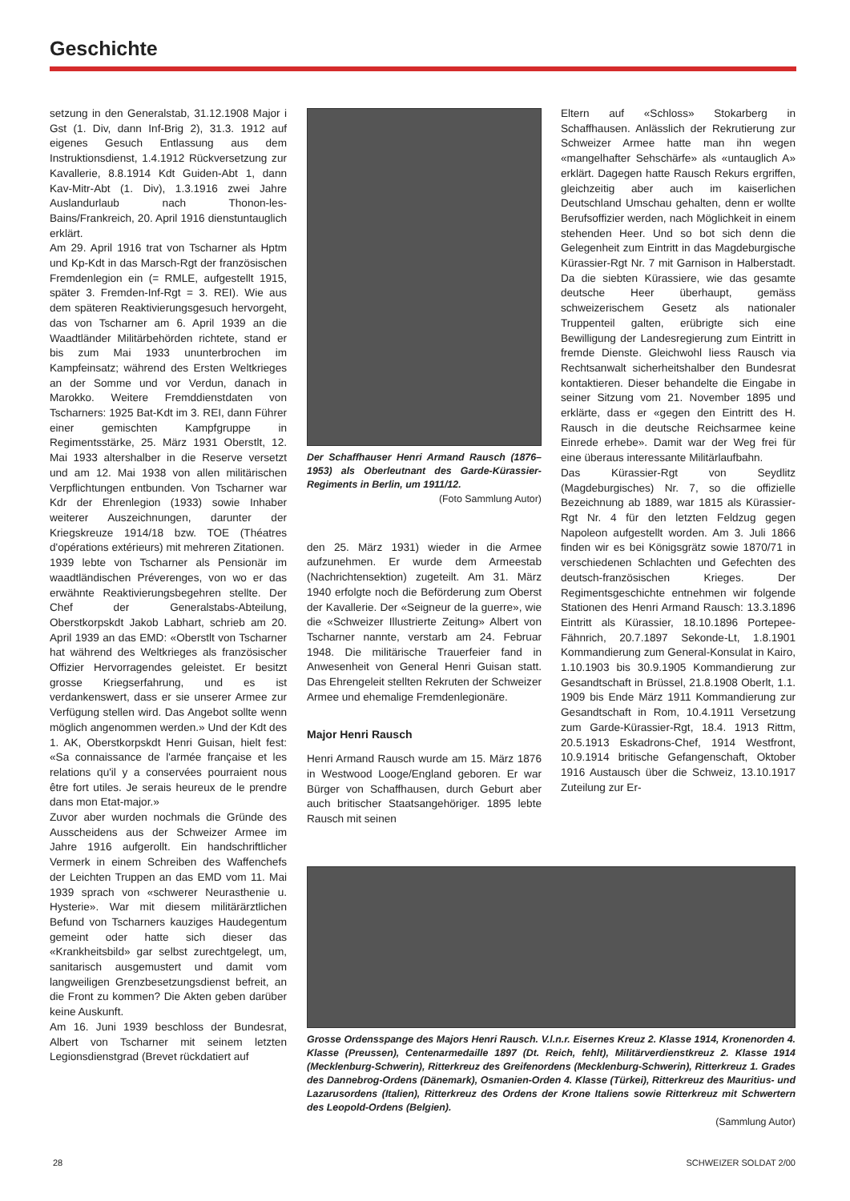Geschichte
setzung in den Generalstab, 31.12.1908 Major i Gst (1. Div, dann Inf-Brig 2), 31.3. 1912 auf eigenes Gesuch Entlassung aus dem Instruktionsdienst, 1.4.1912 Rückversetzung zur Kavallerie, 8.8.1914 Kdt Guiden-Abt 1, dann Kav-Mitr-Abt (1. Div), 1.3.1916 zwei Jahre Auslandurlaub nach Thonon-les-Bains/Frankreich, 20. April 1916 dienstuntauglich erklärt.
Am 29. April 1916 trat von Tscharner als Hptm und Kp-Kdt in das Marsch-Rgt der französischen Fremdenlegion ein (= RMLE, aufgestellt 1915, später 3. Fremden-Inf-Rgt = 3. REI). Wie aus dem späteren Reaktivierungsgesuch hervorgeht, das von Tscharner am 6. April 1939 an die Waadtländer Militärbehörden richtete, stand er bis zum Mai 1933 ununterbrochen im Kampfeinsatz; während des Ersten Weltkrieges an der Somme und vor Verdun, danach in Marokko. Weitere Fremddienstdaten von Tscharners: 1925 Bat-Kdt im 3. REI, dann Führer einer gemischten Kampfgruppe in Regimentsstärke, 25. März 1931 Oberstlt, 12. Mai 1933 altershalber in die Reserve versetzt und am 12. Mai 1938 von allen militärischen Verpflichtungen entbunden. Von Tscharner war Kdr der Ehrenlegion (1933) sowie Inhaber weiterer Auszeichnungen, darunter der Kriegskreuze 1914/18 bzw. TOE (Théatres d'opérations extérieurs) mit mehreren Zitationen.
1939 lebte von Tscharner als Pensionär im waadtländischen Préverenges, von wo er das erwähnte Reaktivierungsbegehren stellte. Der Chef der Generalstabs-Abteilung, Oberstkorpskdt Jakob Labhart, schrieb am 20. April 1939 an das EMD: «Oberstlt von Tscharner hat während des Weltkrieges als französischer Offizier Hervorragendes geleistet. Er besitzt grosse Kriegserfahrung, und es ist verdankenswert, dass er sie unserer Armee zur Verfügung stellen wird. Das Angebot sollte wenn möglich angenommen werden.» Und der Kdt des 1. AK, Oberstkorpskdt Henri Guisan, hielt fest: «Sa connaissance de l'armée française et les relations qu'il y a conservées pourraient nous être fort utiles. Je serais heureux de le prendre dans mon Etat-major.»
Zuvor aber wurden nochmals die Gründe des Ausscheidens aus der Schweizer Armee im Jahre 1916 aufgerollt. Ein handschriftlicher Vermerk in einem Schreiben des Waffenchefs der Leichten Truppen an das EMD vom 11. Mai 1939 sprach von «schwerer Neurasthenie u. Hysterie». War mit diesem militärärztlichen Befund von Tscharners kauziges Haudegentum gemeint oder hatte sich dieser das «Krankheitsbild» gar selbst zurechtgelegt, um, sanitarisch ausgemustert und damit vom langweiligen Grenzbesetzungsdienst befreit, an die Front zu kommen? Die Akten geben darüber keine Auskunft.
Am 16. Juni 1939 beschloss der Bundesrat, Albert von Tscharner mit seinem letzten Legionsdienstgrad (Brevet rückdatiert auf
Der Schaffhauser Henri Armand Rausch (1876–1953) als Oberleutnant des Garde-Kürassier-Regiments in Berlin, um 1911/12.
(Foto Sammlung Autor)
den 25. März 1931) wieder in die Armee aufzunehmen. Er wurde dem Armeestab (Nachrichtensektion) zugeteilt. Am 31. März 1940 erfolgte noch die Beförderung zum Oberst der Kavallerie. Der «Seigneur de la guerre», wie die «Schweizer Illustrierte Zeitung» Albert von Tscharner nannte, verstarb am 24. Februar 1948. Die militärische Trauerfeier fand in Anwesenheit von General Henri Guisan statt. Das Ehrengeleit stellten Rekruten der Schweizer Armee und ehemalige Fremdenlegionäre.
Major Henri Rausch
Henri Armand Rausch wurde am 15. März 1876 in Westwood Looge/England geboren. Er war Bürger von Schaffhausen, durch Geburt aber auch britischer Staatsangehöriger. 1895 lebte Rausch mit seinen
Eltern auf «Schloss» Stokarberg in Schaffhausen. Anlässlich der Rekrutierung zur Schweizer Armee hatte man ihn wegen «mangelhafter Sehschärfe» als «untauglich A» erklärt. Dagegen hatte Rausch Rekurs ergriffen, gleichzeitig aber auch im kaiserlichen Deutschland Umschau gehalten, denn er wollte Berufsoffizier werden, nach Möglichkeit in einem stehenden Heer. Und so bot sich denn die Gelegenheit zum Eintritt in das Magdeburgische Kürassier-Rgt Nr. 7 mit Garnison in Halberstadt. Da die siebten Kürassiere, wie das gesamte deutsche Heer überhaupt, gemäss schweizerischem Gesetz als nationaler Truppenteil galten, erübrigte sich eine Bewilligung der Landesregierung zum Eintritt in fremde Dienste. Gleichwohl liess Rausch via Rechtsanwalt sicherheitshalber den Bundesrat kontaktieren. Dieser behandelte die Eingabe in seiner Sitzung vom 21. November 1895 und erklärte, dass er «gegen den Eintritt des H. Rausch in die deutsche Reichsarmee keine Einrede erhebe». Damit war der Weg frei für eine überaus interessante Militärlaufbahn.
Das Kürassier-Rgt von Seydlitz (Magdeburgisches) Nr. 7, so die offizielle Bezeichnung ab 1889, war 1815 als Kürassier-Rgt Nr. 4 für den letzten Feldzug gegen Napoleon aufgestellt worden. Am 3. Juli 1866 finden wir es bei Königsgrätz sowie 1870/71 in verschiedenen Schlachten und Gefechten des deutsch-französischen Krieges. Der Regimentsgeschichte entnehmen wir folgende Stationen des Henri Armand Rausch: 13.3.1896 Eintritt als Kürassier, 18.10.1896 Portepee-Fähnrich, 20.7.1897 Sekonde-Lt, 1.8.1901 Kommandierung zum General-Konsulat in Kairo, 1.10.1903 bis 30.9.1905 Kommandierung zur Gesandtschaft in Brüssel, 21.8.1908 Oberlt, 1.1. 1909 bis Ende März 1911 Kommandierung zur Gesandtschaft in Rom, 10.4.1911 Versetzung zum Garde-Kürassier-Rgt, 18.4. 1913 Rittm, 20.5.1913 Eskadrons-Chef, 1914 Westfront, 10.9.1914 britische Gefangenschaft, Oktober 1916 Austausch über die Schweiz, 13.10.1917 Zuteilung zur Er-
Grosse Ordensspange des Majors Henri Rausch. V.l.n.r. Eisernes Kreuz 2. Klasse 1914, Kronenorden 4. Klasse (Preussen), Centenarmedaille 1897 (Dt. Reich, fehlt), Militärverdienstkreuz 2. Klasse 1914 (Mecklenburg-Schwerin), Ritterkreuz des Greifenordens (Mecklenburg-Schwerin), Ritterkreuz 1. Grades des Dannebrog-Ordens (Dänemark), Osmanien-Orden 4. Klasse (Türkei), Ritterkreuz des Mauritius- und Lazarusordens (Italien), Ritterkreuz des Ordens der Krone Italiens sowie Ritterkreuz mit Schwertern des Leopold-Ordens (Belgien).
(Sammlung Autor)
28 SCHWEIZER SOLDAT 2/00